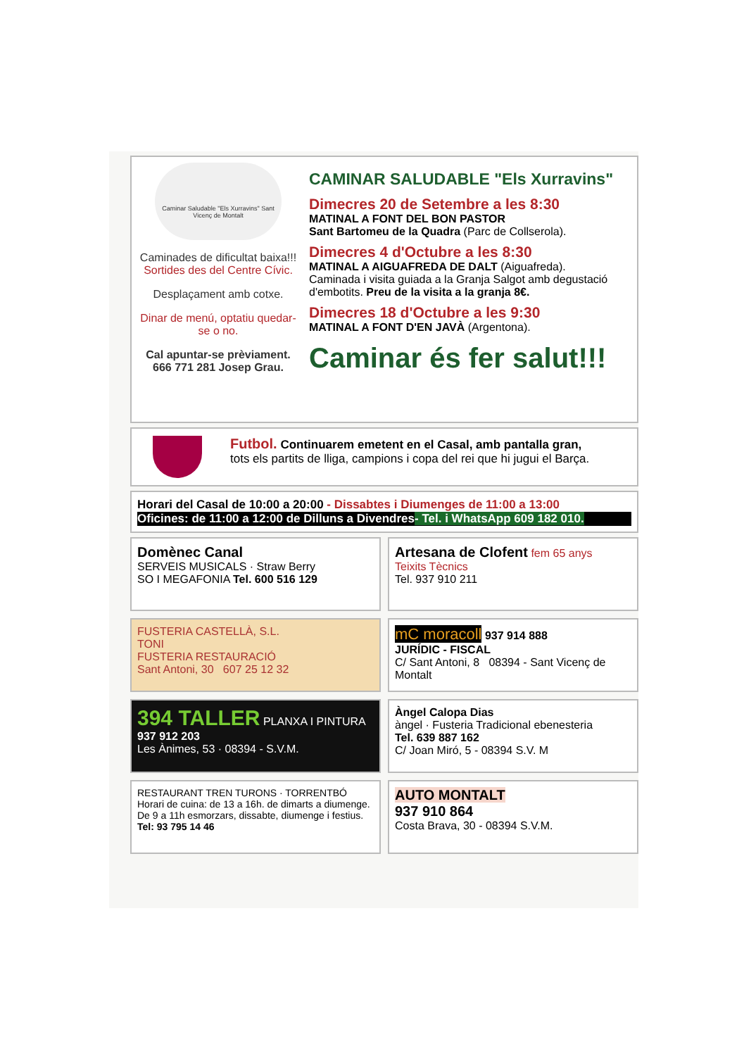Caminar Saludable "Els Xurravins" Sant Vicenç de Montalt
Caminades de dificultat baixa!!!
Sortides des del Centre Cívic.
Desplaçament amb cotxe.
Dinar de menú, optatiu quedar-se o no.
Cal apuntar-se prèviament.
666 771 281 Josep Grau.
CAMINAR SALUDABLE "Els Xurravins"
Dimecres 20 de Setembre a les 8:30
MATINAL A FONT DEL BON PASTOR
Sant Bartomeu de la Quadra (Parc de Collserola).
Dimecres 4 d'Octubre a les 8:30
MATINAL A AIGUAFREDA DE DALT (Aiguafreda).
Caminada i visita guiada a la Granja Salgot amb degustació d'embotits. Preu de la visita a la granja 8€.
Dimecres 18 d'Octubre a les 9:30
MATINAL A FONT D'EN JAVÀ (Argentona).
Caminar és fer salut!!!
Futbol. Continuarem emetent en el Casal, amb pantalla gran,
tots els partits de lliga, campions i copa del rei que hi jugui el Barça.
Horari del Casal de 10:00 a 20:00 - Dissabtes i Diumenges de 11:00 a 13:00
Oficines: de 11:00 a 12:00 de Dilluns a Divendres- Tel. i WhatsApp 609 182 010.
Domènec Canal
SERVEIS MUSICALS · Straw Berry
SO I MEGAFONIA Tel. 600 516 129
Artesana de Clofent fem 65 anys
Teixits Tècnics
Tel. 937 910 211
FUSTERIA CASTELLÀ, S.L.
TONI
FUSTERIA RESTAURACIÓ
Sant Antoni, 30 607 25 12 32
mC moracoll 937 914 888
JURÍDIC - FISCAL
C/ Sant Antoni, 8 08394 - Sant Vicenç de Montalt
394 TALLER PLANXA I PINTURA
937 912 203
Les Ànimes, 53 · 08394 - S.V.M.
Àngel Calopa Dias
àngel · Fusteria Tradicional ebenesteria
Tel. 639 887 162
C/ Joan Miró, 5 - 08394 S.V. M
RESTAURANT TREN TURONS · TORRENTBÓ
Horari de cuina: de 13 a 16h. de dimarts a diumenge.
De 9 a 11h esmorzars, dissabte, diumenge i festius.
Tel: 93 795 14 46
AUTO MONTALT
937 910 864
Costa Brava, 30 - 08394 S.V.M.